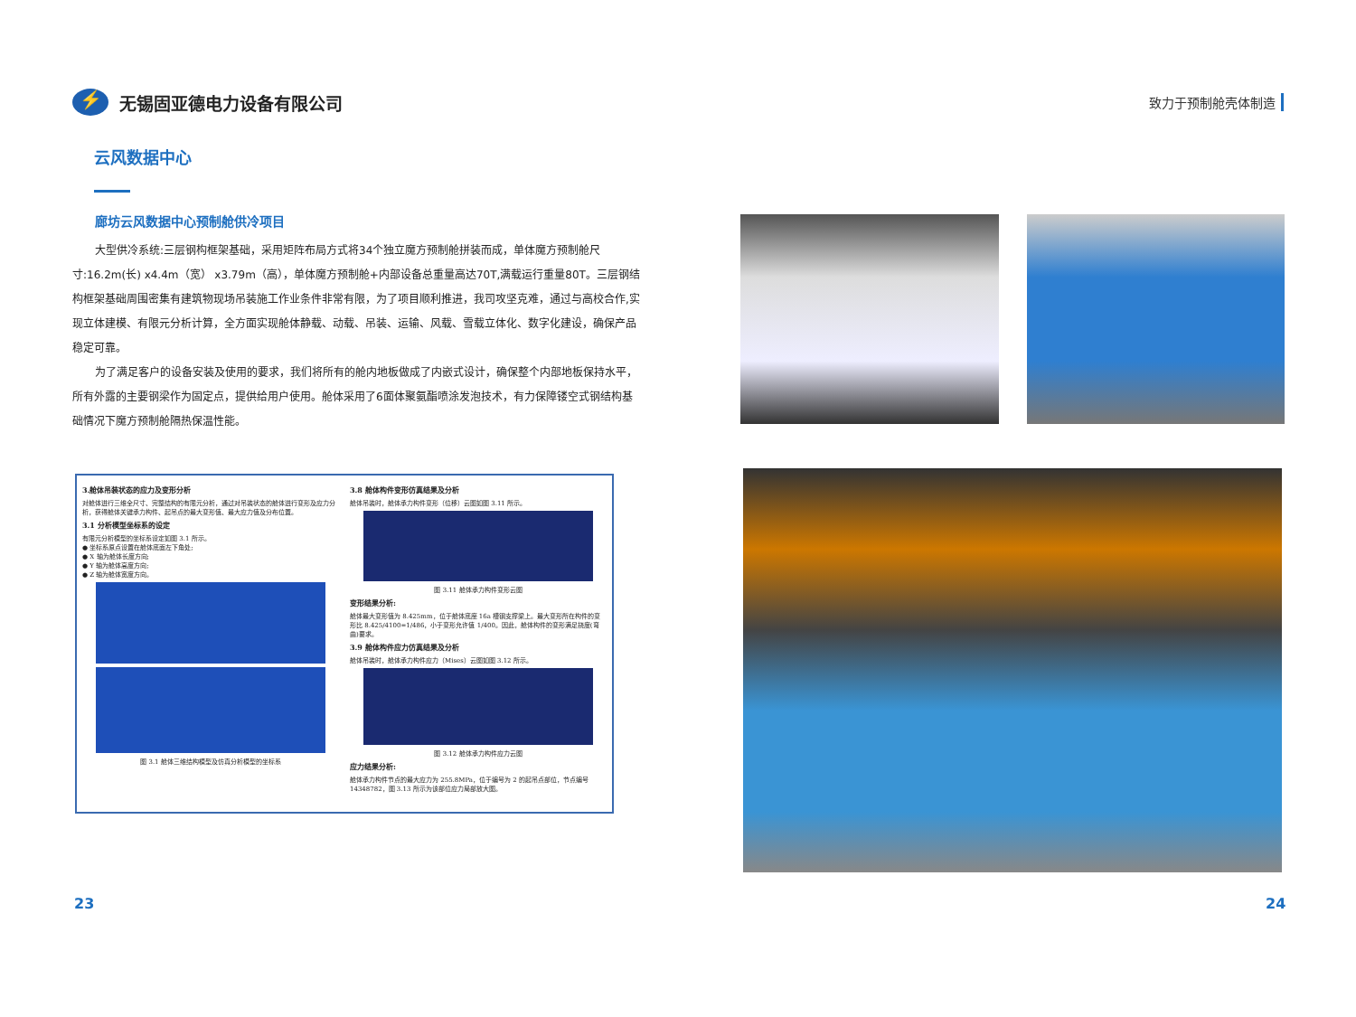⚡
无锡固亚德电力设备有限公司
致力于预制舱壳体制造
云风数据中心
廊坊云风数据中心预制舱供冷项目
大型供冷系统:三层钢构框架基础，采用矩阵布局方式将34个独立魔方预制舱拼装而成，单体魔方预制舱尺寸:16.2m(长) x4.4m（宽） x3.79m（高），单体魔方预制舱+内部设备总重量高达70T,满载运行重量80T。三层钢结构框架基础周围密集有建筑物现场吊装施工作业条件非常有限，为了项目顺利推进，我司攻坚克难，通过与高校合作,实现立体建模、有限元分析计算，全方面实现舱体静载、动载、吊装、运输、风载、雪载立体化、数字化建设，确保产品稳定可靠。
为了满足客户的设备安装及使用的要求，我们将所有的舱内地板做成了内嵌式设计，确保整个内部地板保持水平，所有外露的主要钢梁作为固定点，提供给用户使用。舱体采用了6面体聚氨酯喷涂发泡技术，有力保障镂空式钢结构基础情况下魔方预制舱隔热保温性能。
3.舱体吊装状态的应力及变形分析
对舱体进行三维全尺寸、完整结构的有限元分析，通过对吊装状态的舱体进行变形及应力分析，获得舱体关键承力构件、起吊点的最大变形值、最大应力值及分布位置。
3.1 分析模型坐标系的设定
有限元分析模型的坐标系设定如图 3.1 所示。
● 坐标系原点设置在舱体底面左下角处;
● X 轴为舱体长度方向;
● Y 轴为舱体高度方向;
● Z 轴为舱体宽度方向。
图 3.1 舱体三维结构模型及仿真分析模型的坐标系
3.8 舱体构件变形仿真结果及分析
舱体吊装时，舱体承力构件变形（位移）云图如图 3.11 所示。
图 3.11 舱体承力构件变形云图
变形结果分析:
舱体最大变形值为 8.425mm，位于舱体底座 16a 槽钢支撑梁上。最大变形所在构件的变形比 8.425/4100=1/486，小于变形允许值 1/400。因此，舱体构件的变形满足挠度(弯曲)要求。
3.9 舱体构件应力仿真结果及分析
舱体吊装时，舱体承力构件应力（Mises）云图如图 3.12 所示。
图 3.12 舱体承力构件应力云图
应力结果分析:
舱体承力构件节点的最大应力为 255.8MPa，位于编号为 2 的起吊点部位，节点编号 14348782，图 3.13 所示为该部位应力局部放大图。
23 24